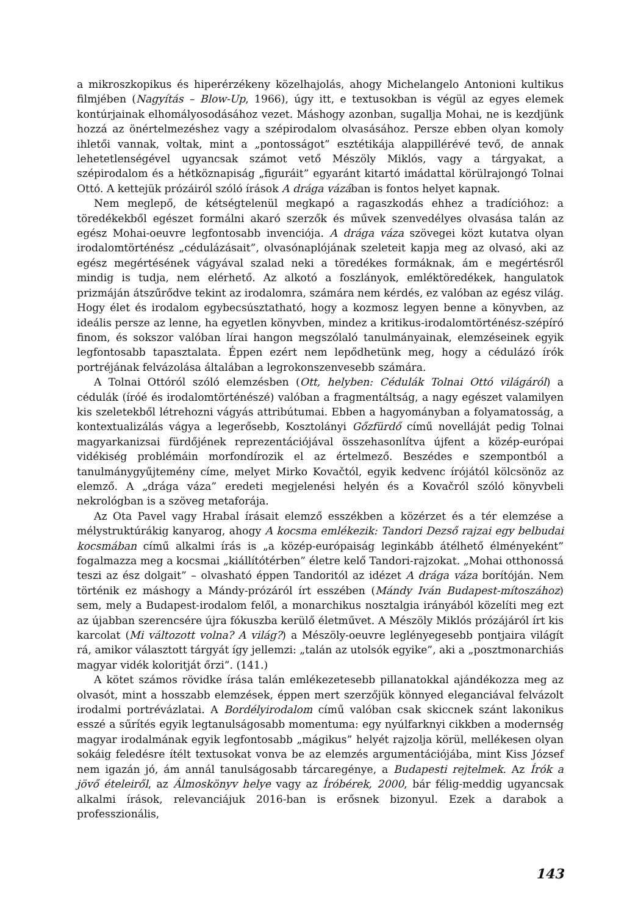a mikroszkopikus és hiperérzékeny közelhajolás, ahogy Michelangelo Antonioni kultikus filmjében (Nagyítás – Blow-Up, 1966), úgy itt, e textusokban is végül az egyes elemek kontúrjainak elhomályosodásához vezet. Máshogy azonban, sugallja Mohai, ne is kezdjünk hozzá az önértelmezéshez vagy a szépirodalom olvasásához. Persze ebben olyan komoly ihletői vannak, voltak, mint a „pontosságot” esztétikája alappillérévé tevő, de annak lehetetlenségével ugyancsak számot vető Mészöly Miklós, vagy a tárgyakat, a szépirodalom és a hétköznapiság „figuráit” egyaránt kitartó imádattal körülrajongó Tolnai Ottó. A kettejük prózáiról szóló írások A drága vázában is fontos helyet kapnak.
Nem meglepő, de kétségtelenül megkapó a ragaszkodás ehhez a tradícióhoz: a töredékekből egészet formálni akaró szerzők és művek szenvedélyes olvasása talán az egész Mohai-oeuvre legfontosabb invenciója. A drága váza szövegei közt kutatva olyan irodalomtörténész „cédulázásait”, olvasónaplójának szeleteit kapja meg az olvasó, aki az egész megértésének vágyával szalad neki a töredékes formáknak, ám e megértésről mindig is tudja, nem elérhető. Az alkotó a foszlányok, emléktöredékek, hangulatok prizmáján átszűrődve tekint az irodalomra, számára nem kérdés, ez valóban az egész világ. Hogy élet és irodalom egybecsúsztatható, hogy a kozmosz legyen benne a könyvben, az ideális persze az lenne, ha egyetlen könyvben, mindez a kritikus-irodalomtörténész-szépíró finom, és sokszor valóban lírai hangon megszólaló tanulmányainak, elemzéseinek egyik legfontosabb tapasztalata. Éppen ezért nem lepődhetünk meg, hogy a cédulázó írók portréjának felvázolása általában a legrokonszenvesebb számára.
A Tolnai Ottóról szóló elemzésben (Ott, helyben: Cédulák Tolnai Ottó világáról) a cédulák (íróé és irodalomtörténészé) valóban a fragmentáltság, a nagy egészet valamilyen kis szeletekből létrehozni vágyás attribútumai. Ebben a hagyományban a folyamatosság, a kontextualizálás vágya a legerősebb, Kosztolányi Gőzfürdő című novelláját pedig Tolnai magyarkanizsai fürdőjének reprezentációjával összehasonlítva újfent a közép-európai vidékiség problémáin morfondírozik el az értelmező. Beszédes e szempontból a tanulmánygyűjtemény címe, melyet Mirko Kovačtól, egyik kedvenc írójától kölcsönöz az elemző. A „drága váza” eredeti megjelenési helyén és a Kovačról szóló könyvbeli nekrológban is a szöveg metaforája.
Az Ota Pavel vagy Hrabal írásait elemző esszékben a közérzet és a tér elemzése a mélystruktúrákig kanyarog, ahogy A kocsma emlékezik: Tandori Dezső rajzai egy belbudai kocsmában című alkalmi írás is „a közép-európaiság leginkább átélhető élményeként” fogalmazza meg a kocsmai „kiállítótérben” életre kelő Tandori-rajzokat. „Mohai otthonossá teszi az ész dolgait” – olvasható éppen Tandoritól az idézet A drága váza borítóján. Nem történik ez máshogy a Mándy-prózáról írt esszében (Mándy Iván Budapest-mítoszához) sem, mely a Budapest-irodalom felől, a monarchikus nosztalgia irányából közelíti meg ezt az újabban szerencsére újra fókuszba kerülő életművet. A Mészöly Miklós prózájáról írt kis karcolat (Mi változott volna? A világ?) a Mészöly-oeuvre leglényegesebb pontjaira világít rá, amikor választott tárgyát így jellemzi: „talán az utolsók egyike”, aki a „posztmonarchiás magyar vidék koloritját őrzi”. (141.)
A kötet számos rövidke írása talán emlékezetesebb pillanatokkal ajándékozza meg az olvasót, mint a hosszabb elemzések, éppen mert szerzőjük könnyed eleganciával felvázolt irodalmi portrévázlatai. A Bordélyirodalom című valóban csak skiccnek szánt lakonikus esszé a sűrítés egyik legtanulságosabb momentuma: egy nyúlfarknyi cikkben a modernség magyar irodalmának egyik legfontosabb „mágikus” helyét rajzolja körül, mellékesen olyan sokáig feledésre ítélt textusokat vonva be az elemzés argumentációjába, mint Kiss József nem igazán jó, ám annál tanulságosabb tárcaregénye, a Budapesti rejtelmek. Az Írók a jövő ételeiről, az Álmoskönyv helye vagy az Íróbérek, 2000, bár félig-meddig ugyancsak alkalmi írások, relevanciájuk 2016-ban is erősnek bizonyul. Ezek a darabok a professzionális,
143